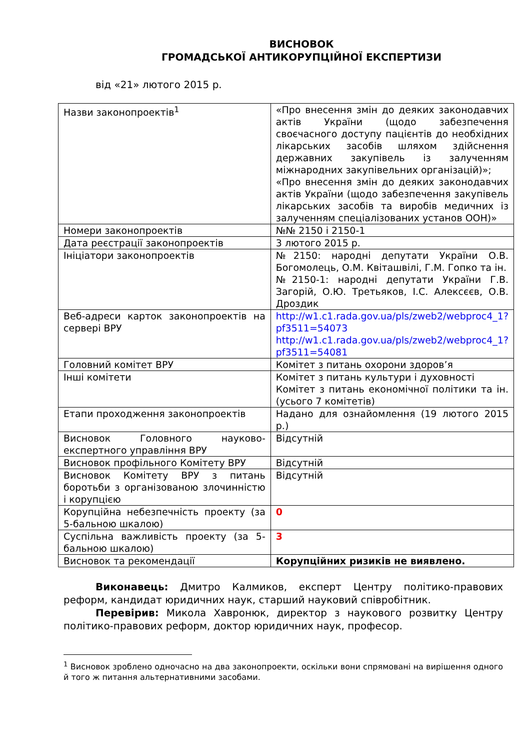ВИСНОВОК
ГРОМАДСЬКОЇ АНТИКОРУПЦІЙНОЇ ЕКСПЕРТИЗИ
від «21» лютого 2015 р.
| Назви законопроектів<sup>1</sup> | «Про внесення змін до деяких законодавчих актів України (щодо забезпечення своєчасного доступу пацієнтів до необхідних лікарських засобів шляхом здійснення державних закупівель із залученням міжнародних закупівельних організацій)»; «Про внесення змін до деяких законодавчих актів України (щодо забезпечення закупівель лікарських засобів та виробів медичних із залученням спеціалізованих установ ООН)» |
| Номери законопроектів | №№ 2150 і 2150-1 |
| Дата реєстрації законопроектів | 3 лютого 2015 р. |
| Ініціатори законопроектів | №2150: народні депутати України О.В. Богомолець, О.М. Квіташвілі, Г.М. Гопко та ін. №2150-1: народні депутати України Г.В. Загорій, О.Ю. Третьяков, І.С. Алексєєв, О.В. Дроздик |
| Веб-адреси карток законопроектів на сервері ВРУ | http://w1.c1.rada.gov.ua/pls/zweb2/webproc4_1?pf3511=54073 http://w1.c1.rada.gov.ua/pls/zweb2/webproc4_1?pf3511=54081 |
| Головний комітет ВРУ | Комітет з питань охорони здоров’я |
| Інші комітети | Комітет з питань культури і духовності Комітет з питань економічної політики та ін. (усього 7 комітетів) |
| Етапи проходження законопроектів | Надано для ознайомлення (19 лютого 2015 р.) |
| Висновок Головного науково-експертного управління ВРУ | Відсутній |
| Висновок профільного Комітету ВРУ | Відсутній |
| Висновок Комітету ВРУ з питань боротьби з організованою злочинністю і корупцією | Відсутній |
| Корупційна небезпечність проекту (за 5-бальною шкалою) | 0 |
| Суспільна важливість проекту (за 5-бальною шкалою) | 3 |
| Висновок та рекомендації | Корупційних ризиків не виявлено. |
Виконавець: Дмитро Калмиков, експерт Центру політико-правових реформ, кандидат юридичних наук, старший науковий співробітник.
Перевірив: Микола Хавронюк, директор з наукового розвитку Центру політико-правових реформ, доктор юридичних наук, професор.
<sup>1</sup> Висновок зроблено одночасно на два законопроекти, оскільки вони спрямовані на вирішення одного й того ж питання альтернативними засобами.